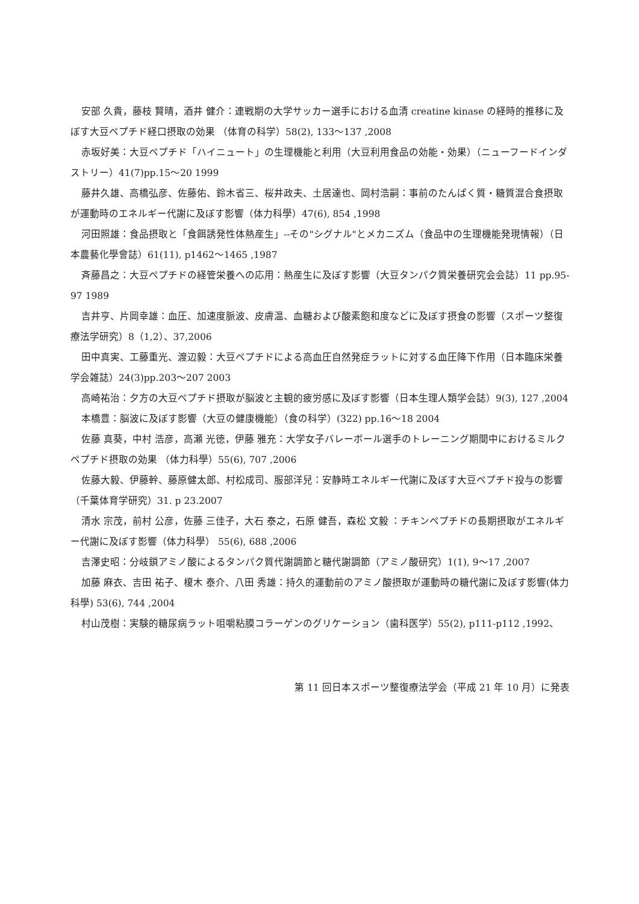安部 久貴，藤枝 賢晴，酒井 健介：連戦期の大学サッカー選手における血清 creatine kinase の経時的推移に及ぼす大豆ペプチド経口摂取の効果 （体育の科学）58(2), 133～137 ,2008
赤坂好美：大豆ペプチド「ハイニュート」の生理機能と利用（大豆利用食品の効能・効果）（ニューフードインダストリー）41(7)pp.15～20 1999
藤井久雄、高橋弘彦、佐藤佑、鈴木省三、桜井政夫、土居達也、岡村浩嗣：事前のたんぱく質・糖質混合食摂取が運動時のエネルギー代謝に及ぼす影響（体力科學）47(6), 854 ,1998
河田照雄：食品摂取と「食餌誘発性体熱産生」--その"シグナル"とメカニズム（食品中の生理機能発現情報）（日本農藝化學會誌）61(11), p1462～1465 ,1987
斉藤昌之：大豆ペプチドの経管栄養への応用：熱産生に及ぼす影響（大豆タンパク質栄養研究会会誌）11 pp.95-97 1989
吉井亨、片岡幸雄：血圧、加速度脈波、皮膚温、血糖および酸素飽和度などに及ぼす摂食の影響（スポーツ整復療法学研究）8（1,2）、37,2006
田中真実、工藤重光、渡辺毅：大豆ペプチドによる高血圧自然発症ラットに対する血圧降下作用（日本臨床栄養学会雑誌）24(3)pp.203～207 2003
高崎祐治：夕方の大豆ペプチド摂取が脳波と主観的疲労感に及ぼす影響（日本生理人類学会誌）9(3), 127 ,2004
本橋豊：脳波に及ぼす影響（大豆の健康機能）（食の科学）(322) pp.16～18 2004
佐藤 真葵，中村 浩彦，高瀬 光徳，伊藤 雅充：大学女子バレーボール選手のトレーニング期間中におけるミルクペプチド摂取の効果 （体力科學）55(6), 707 ,2006
佐藤大毅、伊藤幹、藤原健太郎、村松成司、服部洋兒：安静時エネルギー代謝に及ぼす大豆ペプチド投与の影響（千葉体育学研究）31. p 23.2007
清水 宗茂，前村 公彦，佐藤 三佳子，大石 泰之，石原 健吾，森松 文毅 ：チキンペプチドの長期摂取がエネルギー代謝に及ぼす影響（体力科學） 55(6), 688 ,2006
吉澤史昭：分岐鎖アミノ酸によるタンパク質代謝調節と糖代謝調節（アミノ酸研究）1(1), 9～17 ,2007
加藤 麻衣、吉田 祐子、榎木 泰介、八田 秀雄：持久的運動前のアミノ酸摂取が運動時の糖代謝に及ぼす影響(体力科學) 53(6), 744 ,2004
村山茂樹：実験的糖尿病ラット咀嚼粘膜コラーゲンのグリケーション（歯科医学）55(2), p111-p112 ,1992、
第 11 回日本スポーツ整復療法学会（平成 21 年 10 月）に発表